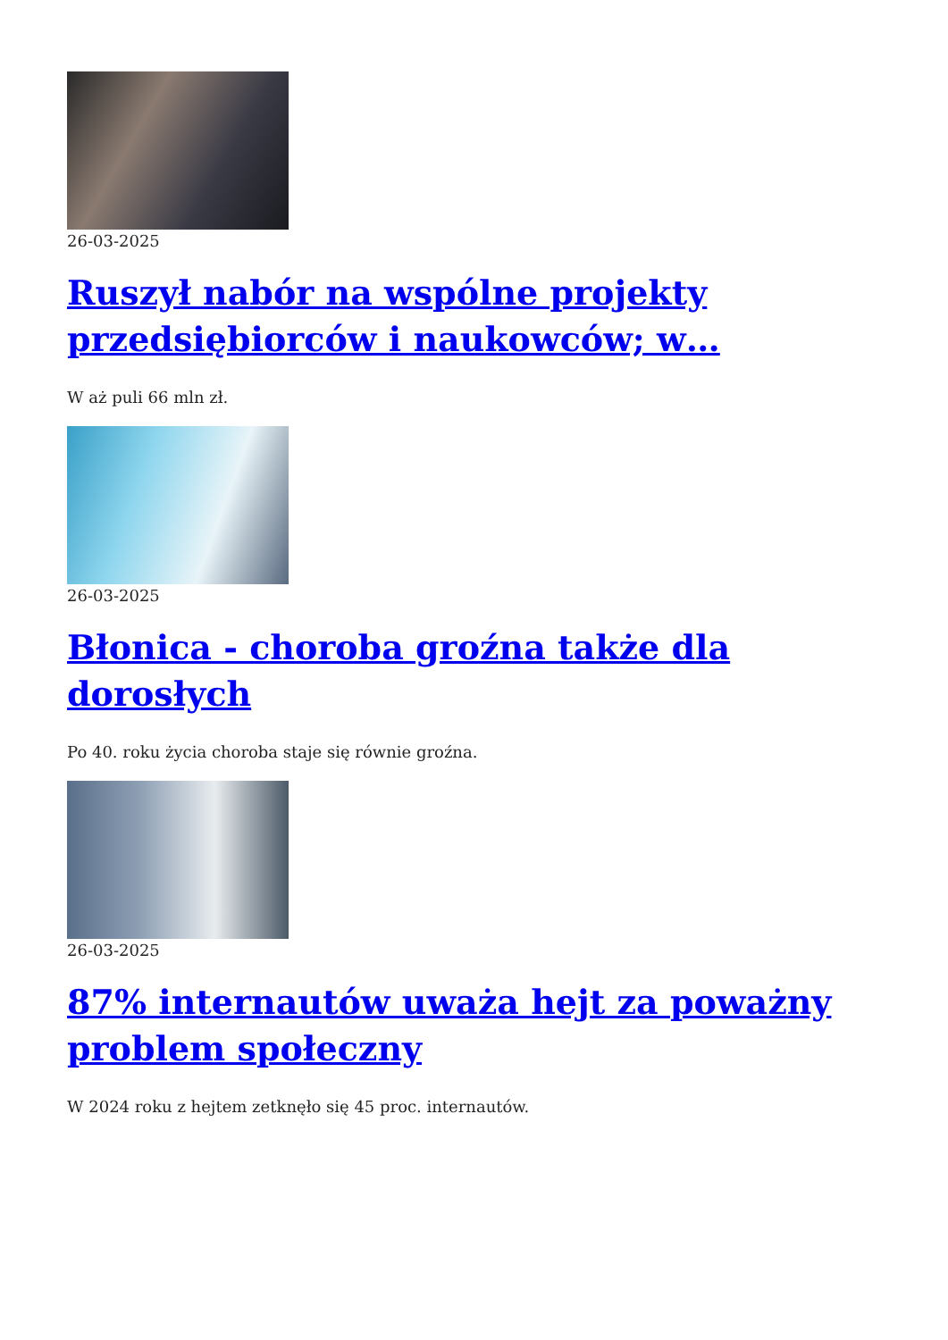26-03-2025
Ruszył nabór na wspólne projekty przedsiębiorców i naukowców; w…
W aż puli 66 mln zł.
26-03-2025
Błonica - choroba groźna także dla dorosłych
Po 40. roku życia choroba staje się równie groźna.
26-03-2025
87% internautów uważa hejt za poważny problem społeczny
W 2024 roku z hejtem zetknęło się 45 proc. internautów.